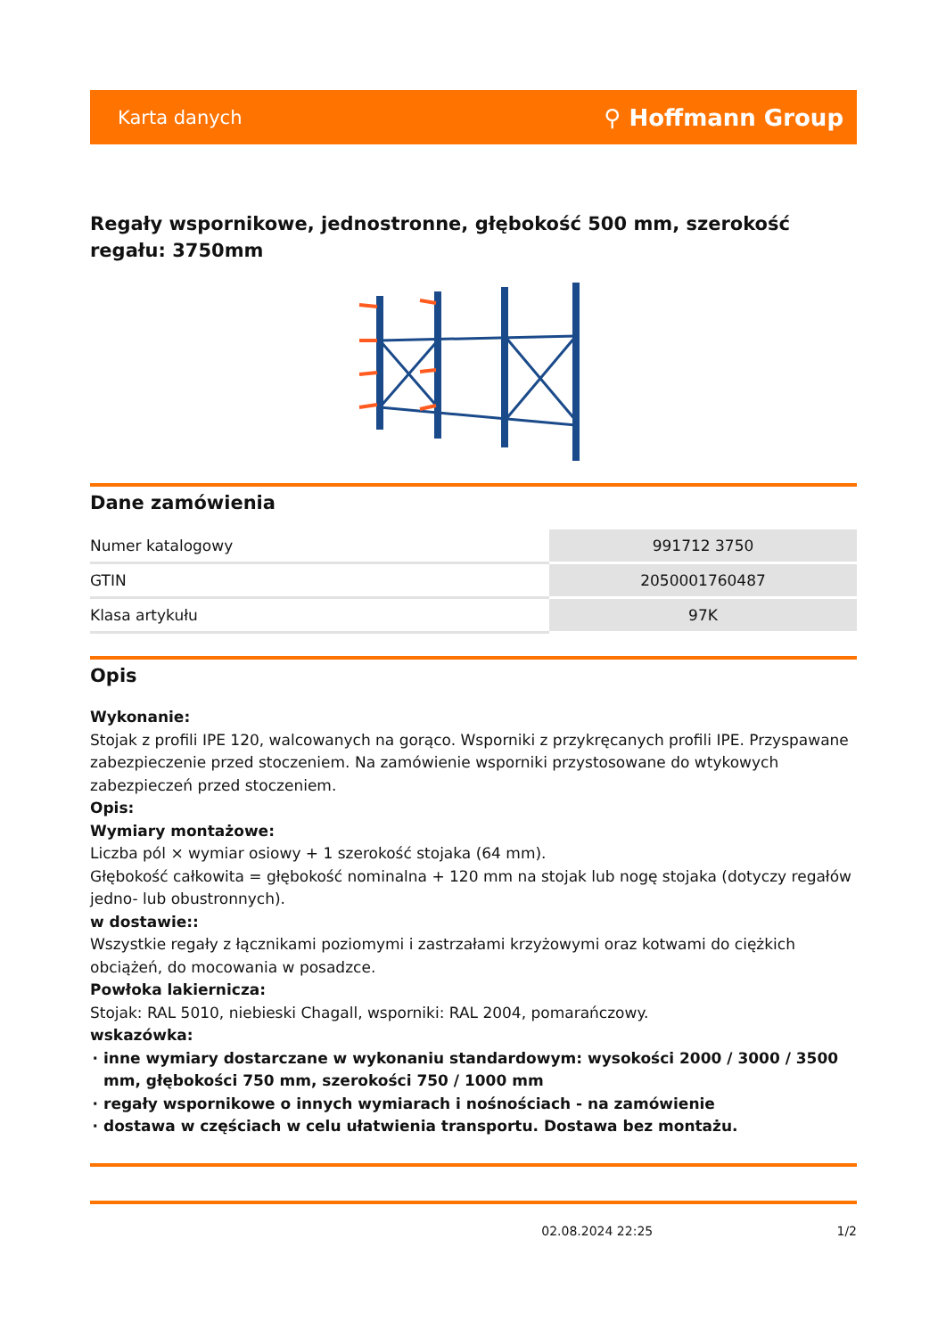Karta danych ⚲ Hoffmann Group
Regały wspornikowe, jednostronne, głębokość 500 mm, szerokość regału: 3750mm
Dane zamówienia
| Numer katalogowy | 991712 3750 |
| GTIN | 2050001760487 |
| Klasa artykułu | 97K |
Opis
Wykonanie:
Stojak z profili IPE 120, walcowanych na gorąco. Wsporniki z przykręcanych profili IPE. Przyspawane zabezpieczenie przed stoczeniem. Na zamówienie wsporniki przystosowane do wtykowych zabezpieczeń przed stoczeniem.
Opis:
Wymiary montażowe:
Liczba pól × wymiar osiowy + 1 szerokość stojaka (64 mm).
Głębokość całkowita = głębokość nominalna + 120 mm na stojak lub nogę stojaka (dotyczy regałów jedno- lub obustronnych).
w dostawie::
Wszystkie regały z łącznikami poziomymi i zastrzałami krzyżowymi oraz kotwami do ciężkich obciążeń, do mocowania w posadzce.
Powłoka lakiernicza:
Stojak: RAL 5010, niebieski Chagall, wsporniki: RAL 2004, pomarańczowy.
wskazówka:
inne wymiary dostarczane w wykonaniu standardowym: wysokości 2000 / 3000 / 3500 mm, głębokości 750 mm, szerokości 750 / 1000 mm
regały wspornikowe o innych wymiarach i nośnościach - na zamówienie
dostawa w częściach w celu ułatwienia transportu. Dostawa bez montażu.
02.08.2024 22:25 1/2